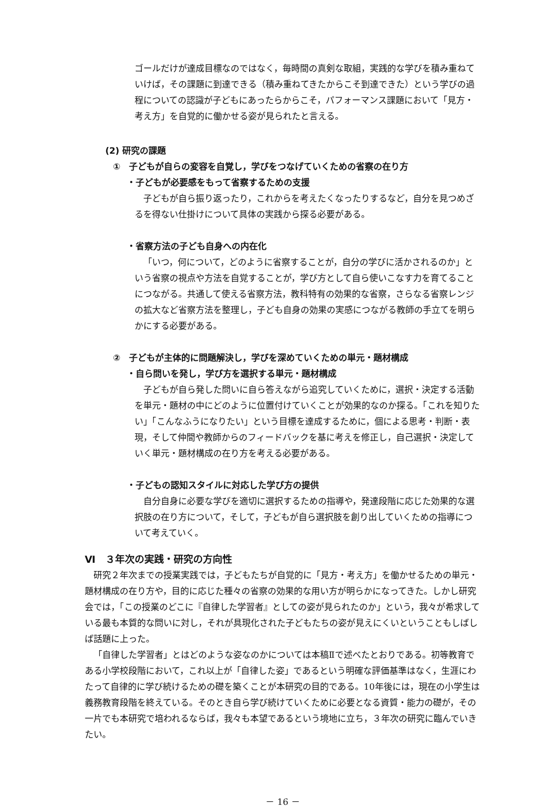ゴールだけが達成目標なのではなく，毎時間の真剣な取組，実践的な学びを積み重ねていけば，その課題に到達できる（積み重ねてきたからこそ到達できた）という学びの過程についての認識が子どもにあったらからこそ，パフォーマンス課題において「見方・考え方」を自覚的に働かせる姿が見られたと言える。
(2) 研究の課題
①　子どもが自らの変容を自覚し，学びをつなげていくための省察の在り方
・子どもが必要感をもって省察するための支援
子どもが自ら振り返ったり，これからを考えたくなったりするなど，自分を見つめざるを得ない仕掛けについて具体の実践から探る必要がある。
・省察方法の子ども自身への内在化
「いつ，何について，どのように省察することが，自分の学びに活かされるのか」という省察の視点や方法を自覚することが，学び方として自ら使いこなす力を育てることにつながる。共通して使える省察方法，教科特有の効果的な省察，さらなる省察レンジの拡大など省察方法を整理し，子ども自身の効果の実感につながる教師の手立てを明らかにする必要がある。
②　子どもが主体的に問題解決し，学びを深めていくための単元・題材構成
・自ら問いを発し，学び方を選択する単元・題材構成
子どもが自ら発した問いに自ら答えながら追究していくために，選択・決定する活動を単元・題材の中にどのように位置付けていくことが効果的なのか探る。「これを知りたい」「こんなふうになりたい」という目標を達成するために，個による思考・判断・表現，そして仲間や教師からのフィードバックを基に考えを修正し，自己選択・決定していく単元・題材構成の在り方を考える必要がある。
・子どもの認知スタイルに対応した学び方の提供
自分自身に必要な学びを適切に選択するための指導や，発達段階に応じた効果的な選択肢の在り方について，そして，子どもが自ら選択肢を創り出していくための指導について考えていく。
Ⅵ　３年次の実践・研究の方向性
研究２年次までの授業実践では，子どもたちが自覚的に「見方・考え方」を働かせるための単元・題材構成の在り方や，目的に応じた種々の省察の効果的な用い方が明らかになってきた。しかし研究会では，「この授業のどこに『自律した学習者』としての姿が見られたのか」という，我々が希求している最も本質的な問いに対し，それが具現化された子どもたちの姿が見えにくいということもしばしば話題に上った。
「自律した学習者」とはどのような姿なのかについては本稿Ⅱで述べたとおりである。初等教育である小学校段階において，これ以上が「自律した姿」であるという明確な評価基準はなく，生涯にわたって自律的に学び続けるための礎を築くことが本研究の目的である。10年後には，現在の小学生は義務教育段階を終えている。そのとき自ら学び続けていくために必要となる資質・能力の礎が，その一片でも本研究で培われるならば，我々も本望であるという境地に立ち，３年次の研究に臨んでいきたい。
－ 16 －